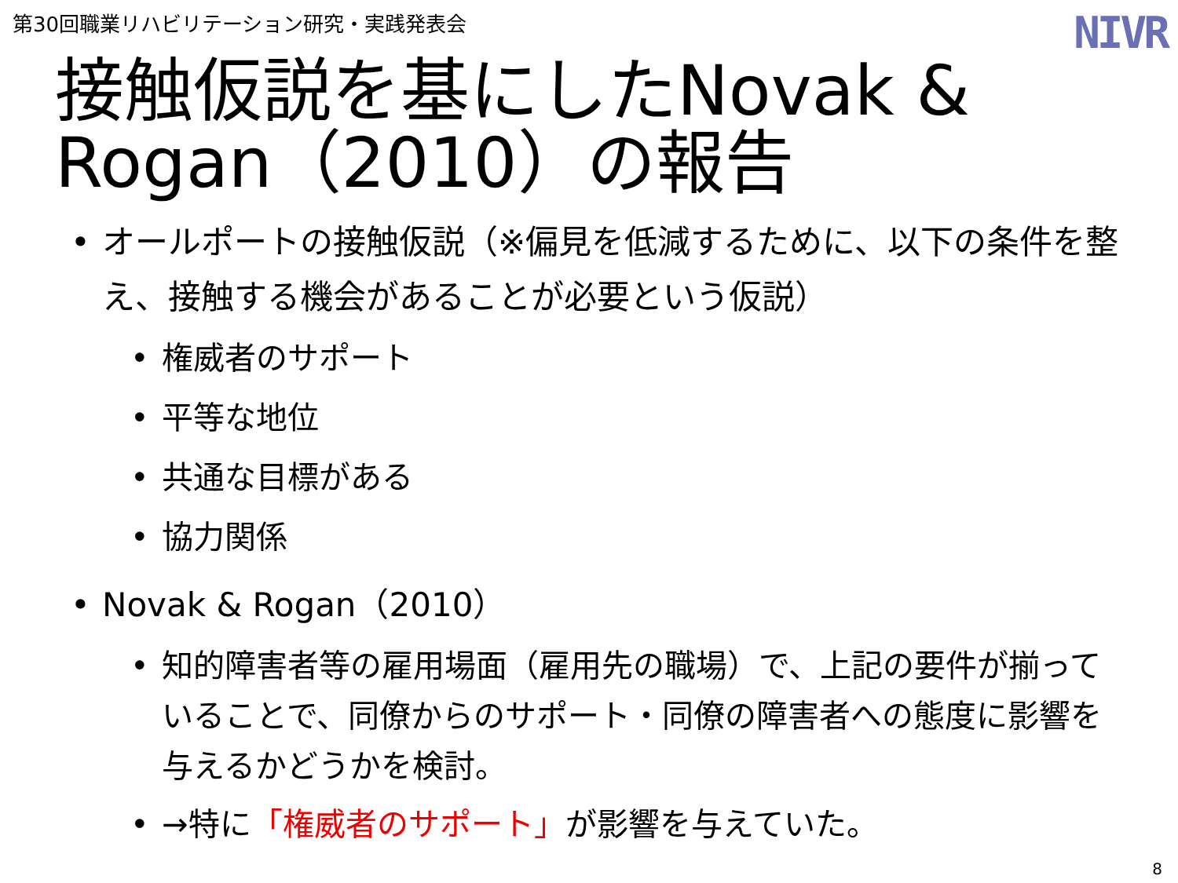第30回職業リハビリテーション研究・実践発表会
NIVR
接触仮説を基にしたNovak & Rogan（2010）の報告
• オールポートの接触仮説（※偏見を低減するために、以下の条件を整え、接触する機会があることが必要という仮説）
• 権威者のサポート
• 平等な地位
• 共通な目標がある
• 協力関係
• Novak & Rogan（2010）
• 知的障害者等の雇用場面（雇用先の職場）で、上記の要件が揃っていることで、同僚からのサポート・同僚の障害者への態度に影響を与えるかどうかを検討。
• →特に「権威者のサポート」が影響を与えていた。
8